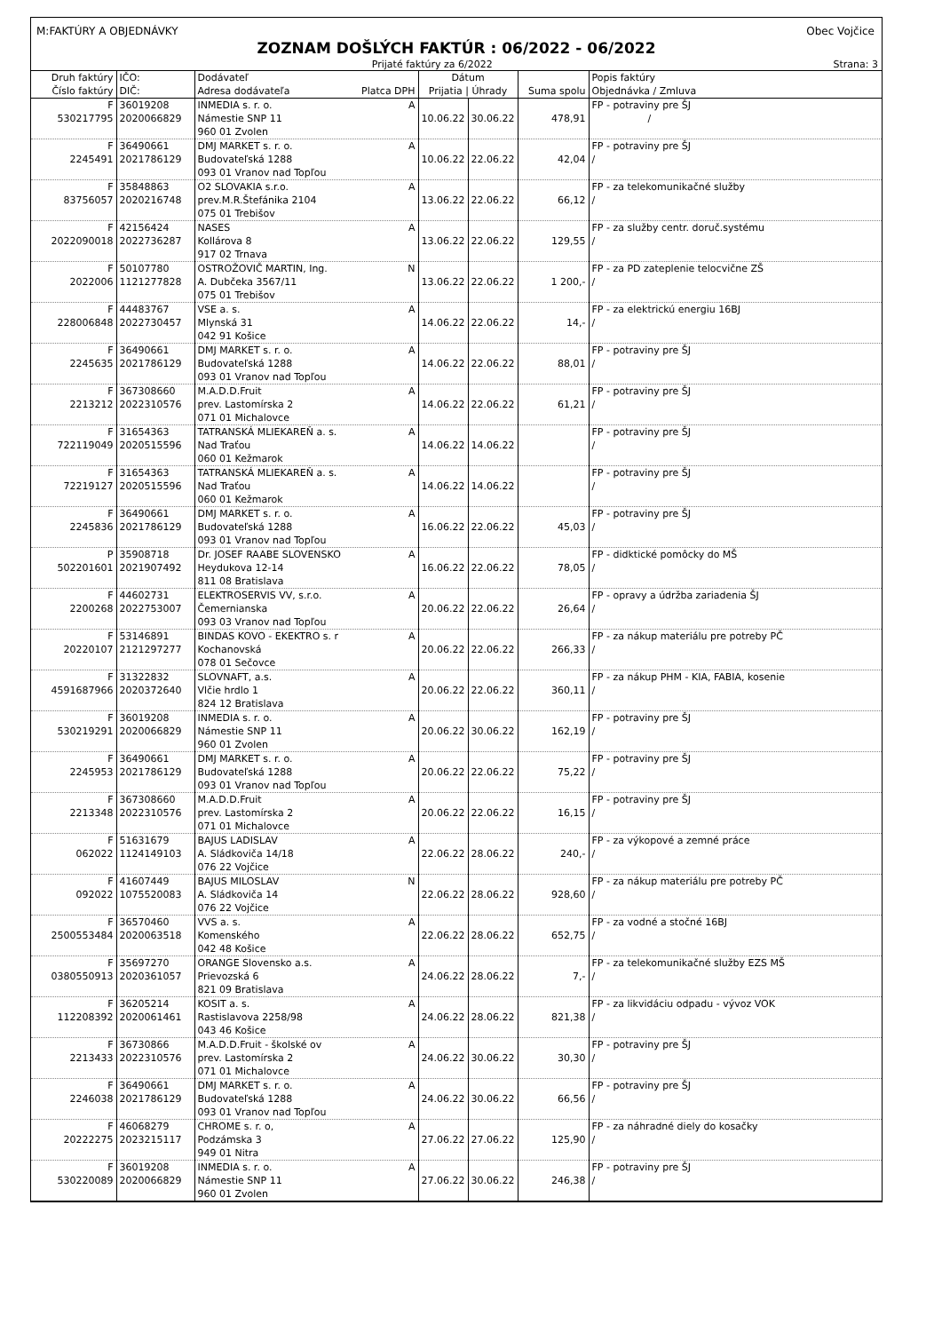M:FAKTÚRY A OBJEDNÁVKY Obec Vojčice
ZOZNAM DOŠLÝCH FAKTÚR : 06/2022 - 06/2022
Prijaté faktúry za 6/2022 Strana: 3
| Druh faktúry Číslo faktúry | IČO: DIČ: | Dodávateľ Adresa dodávateľa Platca DPH | Dátum Prijatia / Úhrady | | Suma spolu | Popis faktúry Objednávka / Zmluva |
| --- | --- | --- | --- | --- | --- | --- |
| F 530217795 | 36019208 2020066829 | INMEDIA s. r. o. A Námestie SNP 11 960 01 Zvolen | 10.06.22 | 30.06.22 | 478,91 | FP - potraviny pre ŠJ / |
| F 2245491 | 36490661 2021786129 | DMJ MARKET s. r. o. A Budovateľská 1288 093 01 Vranov nad Topľou | 10.06.22 | 22.06.22 | 42,04 | FP - potraviny pre ŠJ / |
| F 83756057 | 35848863 2020216748 | O2 SLOVAKIA s.r.o. A prev.M.R.Štefánika 2104 075 01 Trebišov | 13.06.22 | 22.06.22 | 66,12 | FP - za telekomunikačné služby / |
| F 2022090018 | 42156424 2022736287 | NASES A Kollárova 8 917 02 Trnava | 13.06.22 | 22.06.22 | 129,55 | FP - za služby centr. doruč.systému / |
| F 2022006 | 50107780 1121277828 | OSTROŽOVIČ MARTIN, Ing. N A. Dubčeka 3567/11 075 01 Trebišov | 13.06.22 | 22.06.22 | 1 200,- | FP - za PD zateplenie telocvične ZŠ / |
| F 228006848 | 44483767 2022730457 | VSE a. s. A Mlynská 31 042 91 Košice | 14.06.22 | 22.06.22 | 14,- | FP - za elektrickú energiu 16BJ / |
| F 2245635 | 36490661 2021786129 | DMJ MARKET s. r. o. A Budovateľská 1288 093 01 Vranov nad Topľou | 14.06.22 | 22.06.22 | 88,01 | FP - potraviny pre ŠJ / |
| F 2213212 | 367308660 2022310576 | M.A.D.D.Fruit A prev. Lastomírska 2 071 01 Michalovce | 14.06.22 | 22.06.22 | 61,21 | FP - potraviny pre ŠJ / |
| F 722119049 | 31654363 2020515596 | TATRANSKÁ MLIEKAREŇ a. s. A Nad Traťou 060 01 Kežmarok | 14.06.22 | 14.06.22 | | FP - potraviny pre ŠJ / |
| F 72219127 | 31654363 2020515596 | TATRANSKÁ MLIEKAREŇ a. s. A Nad Traťou 060 01 Kežmarok | 14.06.22 | 14.06.22 | | FP - potraviny pre ŠJ / |
| F 2245836 | 36490661 2021786129 | DMJ MARKET s. r. o. A Budovateľská 1288 093 01 Vranov nad Topľou | 16.06.22 | 22.06.22 | 45,03 | FP - potraviny pre ŠJ / |
| P 502201601 | 35908718 2021907492 | Dr. JOSEF RAABE SLOVENSKO A Heydukova 12-14 811 08 Bratislava | 16.06.22 | 22.06.22 | 78,05 | FP - didktické pomôcky do MŠ / |
| F 2200268 | 44602731 2022753007 | ELEKTROSERVIS VV, s.r.o. A Čemernianska 093 03 Vranov nad Topľou | 20.06.22 | 22.06.22 | 26,64 | FP - opravy a údržba zariadenia ŠJ / |
| F 20220107 | 53146891 2121297277 | BINDAS KOVO - EKEKTRO s. r A Kochanovská 078 01 Sečovce | 20.06.22 | 22.06.22 | 266,33 | FP - za nákup materiálu pre potreby PČ / |
| F 4591687966 | 31322832 2020372640 | SLOVNAFT, a.s. A Vlčie hrdlo 1 824 12 Bratislava | 20.06.22 | 22.06.22 | 360,11 | FP - za nákup PHM - KIA, FABIA, kosenie / |
| F 530219291 | 36019208 2020066829 | INMEDIA s. r. o. A Námestie SNP 11 960 01 Zvolen | 20.06.22 | 30.06.22 | 162,19 | FP - potraviny pre ŠJ / |
| F 2245953 | 36490661 2021786129 | DMJ MARKET s. r. o. A Budovateľská 1288 093 01 Vranov nad Topľou | 20.06.22 | 22.06.22 | 75,22 | FP - potraviny pre ŠJ / |
| F 2213348 | 367308660 2022310576 | M.A.D.D.Fruit A prev. Lastomírska 2 071 01 Michalovce | 20.06.22 | 22.06.22 | 16,15 | FP - potraviny pre ŠJ / |
| F 062022 | 51631679 1124149103 | BAJUS LADISLAV A A. Sládkoviča 14/18 076 22 Vojčice | 22.06.22 | 28.06.22 | 240,- | FP - za výkopové a zemné práce / |
| F 092022 | 41607449 1075520083 | BAJUS MILOSLAV N A. Sládkoviča 14 076 22 Vojčice | 22.06.22 | 28.06.22 | 928,60 | FP - za nákup materiálu pre potreby PČ / |
| F 2500553484 | 36570460 2020063518 | VVS a. s. A Komenského 042 48 Košice | 22.06.22 | 28.06.22 | 652,75 | FP - za vodné a stočné 16BJ / |
| F 0380550913 | 35697270 2020361057 | ORANGE Slovensko a.s. A Prievozská 6 821 09 Bratislava | 24.06.22 | 28.06.22 | 7,- | FP - za telekomunikačné služby EZS MŠ / |
| F 112208392 | 36205214 2020061461 | KOSIT a. s. A Rastislavova 2258/98 043 46 Košice | 24.06.22 | 28.06.22 | 821,38 | FP - za likvidáciu odpadu - vývoz VOK / |
| F 2213433 | 36730866 2022310576 | M.A.D.D.Fruit - školské ov A prev. Lastomírska 2 071 01 Michalovce | 24.06.22 | 30.06.22 | 30,30 | FP - potraviny pre ŠJ / |
| F 2246038 | 36490661 2021786129 | DMJ MARKET s. r. o. A Budovateľská 1288 093 01 Vranov nad Topľou | 24.06.22 | 30.06.22 | 66,56 | FP - potraviny pre ŠJ / |
| F 20222275 | 46068279 2023215117 | CHROME s. r. o, A Podzámska 3 949 01 Nitra | 27.06.22 | 27.06.22 | 125,90 | FP - za náhradné diely do kosačky / |
| F 530220089 | 36019208 2020066829 | INMEDIA s. r. o. A Námestie SNP 11 960 01 Zvolen | 27.06.22 | 30.06.22 | 246,38 | FP - potraviny pre ŠJ / |